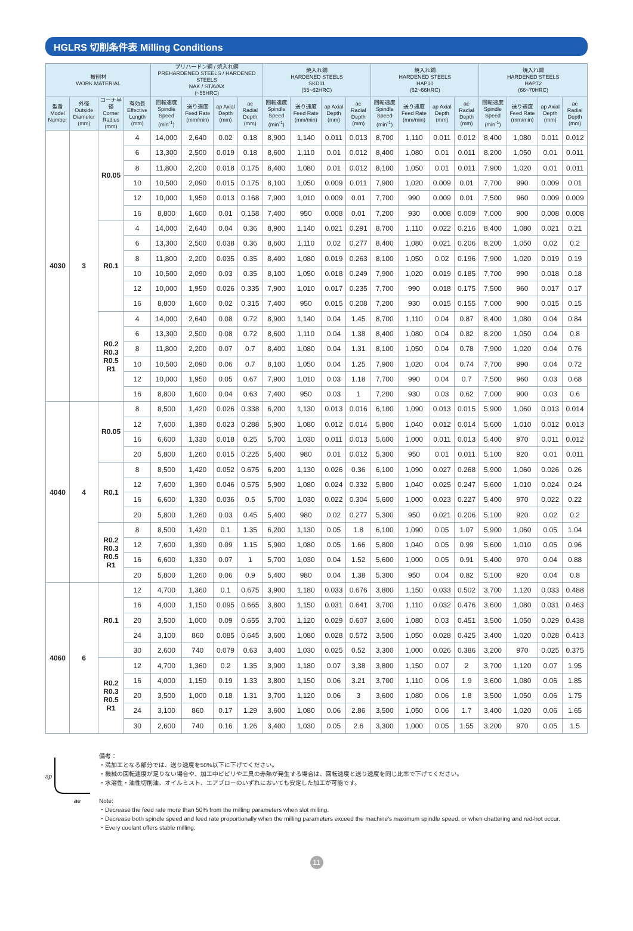HGLRS 切削条件表 Milling Conditions
| 被削材 WORK MATERIAL | | | | プリハードン鋼 / 焼入れ鋼 PREHARDENED STEELS / HARDENED STEELS NAK / STAVAX (~55HRC) | | | | 焼入れ鋼 HARDENED STEELS SKD11 (55~62HRC) | | | | 焼入れ鋼 HARDENED STEELS HAP10 (62~66HRC) | | | | 焼入れ鋼 HARDENED STEELS HAP72 (66~70HRC) | | | |
| --- | --- | --- | --- | --- | --- | --- | --- | --- | --- | --- | --- | --- | --- | --- | --- | --- | --- | --- | --- |
| 型番 Model Number | 外径 Outside Diameter (mm) | コーナ半径 Corner Radius (mm) | 有効長 Effective Length (mm) | 回転速度 Spindle Speed (min<sup>-1</sup>) | 送り速度 Feed Rate (mm/min) | ap Axial Depth (mm) | ae Radial Depth (mm) | 回転速度 Spindle Speed (min<sup>-1</sup>) | 送り速度 Feed Rate (mm/min) | ap Axial Depth (mm) | ae Radial Depth (mm) | 回転速度 Spindle Speed (min<sup>-1</sup>) | 送り速度 Feed Rate (mm/min) | ap Axial Depth (mm) | ae Radial Depth (mm) | 回転速度 Spindle Speed (min<sup>-1</sup>) | 送り速度 Feed Rate (mm/min) | ap Axial Depth (mm) | ae Radial Depth (mm) |
| 4030 | 3 | R0.05 | 4 | 14,000 | 2,640 | 0.02 | 0.18 | 8,900 | 1,140 | 0.011 | 0.013 | 8,700 | 1,110 | 0.011 | 0.012 | 8,400 | 1,080 | 0.011 | 0.012 |
| | | | 6 | 13,300 | 2,500 | 0.019 | 0.18 | 8,600 | 1,110 | 0.01 | 0.012 | 8,400 | 1,080 | 0.01 | 0.011 | 8,200 | 1,050 | 0.01 | 0.011 |
| | | | 8 | 11,800 | 2,200 | 0.018 | 0.175 | 8,400 | 1,080 | 0.01 | 0.012 | 8,100 | 1,050 | 0.01 | 0.011 | 7,900 | 1,020 | 0.01 | 0.011 |
| | | | 10 | 10,500 | 2,090 | 0.015 | 0.175 | 8,100 | 1,050 | 0.009 | 0.011 | 7,900 | 1,020 | 0.009 | 0.01 | 7,700 | 990 | 0.009 | 0.01 |
| | | | 12 | 10,000 | 1,950 | 0.013 | 0.168 | 7,900 | 1,010 | 0.009 | 0.01 | 7,700 | 990 | 0.009 | 0.01 | 7,500 | 960 | 0.009 | 0.009 |
| | | | 16 | 8,800 | 1,600 | 0.01 | 0.158 | 7,400 | 950 | 0.008 | 0.01 | 7,200 | 930 | 0.008 | 0.009 | 7,000 | 900 | 0.008 | 0.008 |
| | | R0.1 | 4 | 14,000 | 2,640 | 0.04 | 0.36 | 8,900 | 1,140 | 0.021 | 0.291 | 8,700 | 1,110 | 0.022 | 0.216 | 8,400 | 1,080 | 0.021 | 0.21 |
| | | | 6 | 13,300 | 2,500 | 0.038 | 0.36 | 8,600 | 1,110 | 0.02 | 0.277 | 8,400 | 1,080 | 0.021 | 0.206 | 8,200 | 1,050 | 0.02 | 0.2 |
| | | | 8 | 11,800 | 2,200 | 0.035 | 0.35 | 8,400 | 1,080 | 0.019 | 0.263 | 8,100 | 1,050 | 0.02 | 0.196 | 7,900 | 1,020 | 0.019 | 0.19 |
| | | | 10 | 10,500 | 2,090 | 0.03 | 0.35 | 8,100 | 1,050 | 0.018 | 0.249 | 7,900 | 1,020 | 0.019 | 0.185 | 7,700 | 990 | 0.018 | 0.18 |
| | | | 12 | 10,000 | 1,950 | 0.026 | 0.335 | 7,900 | 1,010 | 0.017 | 0.235 | 7,700 | 990 | 0.018 | 0.175 | 7,500 | 960 | 0.017 | 0.17 |
| | | | 16 | 8,800 | 1,600 | 0.02 | 0.315 | 7,400 | 950 | 0.015 | 0.208 | 7,200 | 930 | 0.015 | 0.155 | 7,000 | 900 | 0.015 | 0.15 |
| | | R0.2 R0.3 R0.5 R1 | 4 | 14,000 | 2,640 | 0.08 | 0.72 | 8,900 | 1,140 | 0.04 | 1.45 | 8,700 | 1,110 | 0.04 | 0.87 | 8,400 | 1,080 | 0.04 | 0.84 |
| | | | 6 | 13,300 | 2,500 | 0.08 | 0.72 | 8,600 | 1,110 | 0.04 | 1.38 | 8,400 | 1,080 | 0.04 | 0.82 | 8,200 | 1,050 | 0.04 | 0.8 |
| | | | 8 | 11,800 | 2,200 | 0.07 | 0.7 | 8,400 | 1,080 | 0.04 | 1.31 | 8,100 | 1,050 | 0.04 | 0.78 | 7,900 | 1,020 | 0.04 | 0.76 |
| | | | 10 | 10,500 | 2,090 | 0.06 | 0.7 | 8,100 | 1,050 | 0.04 | 1.25 | 7,900 | 1,020 | 0.04 | 0.74 | 7,700 | 990 | 0.04 | 0.72 |
| | | | 12 | 10,000 | 1,950 | 0.05 | 0.67 | 7,900 | 1,010 | 0.03 | 1.18 | 7,700 | 990 | 0.04 | 0.7 | 7,500 | 960 | 0.03 | 0.68 |
| | | | 16 | 8,800 | 1,600 | 0.04 | 0.63 | 7,400 | 950 | 0.03 | 1 | 7,200 | 930 | 0.03 | 0.62 | 7,000 | 900 | 0.03 | 0.6 |
| 4040 | 4 | R0.05 | 8 | 8,500 | 1,420 | 0.026 | 0.338 | 6,200 | 1,130 | 0.013 | 0.016 | 6,100 | 1,090 | 0.013 | 0.015 | 5,900 | 1,060 | 0.013 | 0.014 |
| | | | 12 | 7,600 | 1,390 | 0.023 | 0.288 | 5,900 | 1,080 | 0.012 | 0.014 | 5,800 | 1,040 | 0.012 | 0.014 | 5,600 | 1,010 | 0.012 | 0.013 |
| | | | 16 | 6,600 | 1,330 | 0.018 | 0.25 | 5,700 | 1,030 | 0.011 | 0.013 | 5,600 | 1,000 | 0.011 | 0.013 | 5,400 | 970 | 0.011 | 0.012 |
| | | | 20 | 5,800 | 1,260 | 0.015 | 0.225 | 5,400 | 980 | 0.01 | 0.012 | 5,300 | 950 | 0.01 | 0.011 | 5,100 | 920 | 0.01 | 0.011 |
| | | R0.1 | 8 | 8,500 | 1,420 | 0.052 | 0.675 | 6,200 | 1,130 | 0.026 | 0.36 | 6,100 | 1,090 | 0.027 | 0.268 | 5,900 | 1,060 | 0.026 | 0.26 |
| | | | 12 | 7,600 | 1,390 | 0.046 | 0.575 | 5,900 | 1,080 | 0.024 | 0.332 | 5,800 | 1,040 | 0.025 | 0.247 | 5,600 | 1,010 | 0.024 | 0.24 |
| | | | 16 | 6,600 | 1,330 | 0.036 | 0.5 | 5,700 | 1,030 | 0.022 | 0.304 | 5,600 | 1,000 | 0.023 | 0.227 | 5,400 | 970 | 0.022 | 0.22 |
| | | | 20 | 5,800 | 1,260 | 0.03 | 0.45 | 5,400 | 980 | 0.02 | 0.277 | 5,300 | 950 | 0.021 | 0.206 | 5,100 | 920 | 0.02 | 0.2 |
| | | R0.2 R0.3 R0.5 R1 | 8 | 8,500 | 1,420 | 0.1 | 1.35 | 6,200 | 1,130 | 0.05 | 1.8 | 6,100 | 1,090 | 0.05 | 1.07 | 5,900 | 1,060 | 0.05 | 1.04 |
| | | | 12 | 7,600 | 1,390 | 0.09 | 1.15 | 5,900 | 1,080 | 0.05 | 1.66 | 5,800 | 1,040 | 0.05 | 0.99 | 5,600 | 1,010 | 0.05 | 0.96 |
| | | | 16 | 6,600 | 1,330 | 0.07 | 1 | 5,700 | 1,030 | 0.04 | 1.52 | 5,600 | 1,000 | 0.05 | 0.91 | 5,400 | 970 | 0.04 | 0.88 |
| | | | 20 | 5,800 | 1,260 | 0.06 | 0.9 | 5,400 | 980 | 0.04 | 1.38 | 5,300 | 950 | 0.04 | 0.82 | 5,100 | 920 | 0.04 | 0.8 |
| 4060 | 6 | R0.1 | 12 | 4,700 | 1,360 | 0.1 | 0.675 | 3,900 | 1,180 | 0.033 | 0.676 | 3,800 | 1,150 | 0.033 | 0.502 | 3,700 | 1,120 | 0.033 | 0.488 |
| | | | 16 | 4,000 | 1,150 | 0.095 | 0.665 | 3,800 | 1,150 | 0.031 | 0.641 | 3,700 | 1,110 | 0.032 | 0.476 | 3,600 | 1,080 | 0.031 | 0.463 |
| | | | 20 | 3,500 | 1,000 | 0.09 | 0.655 | 3,700 | 1,120 | 0.029 | 0.607 | 3,600 | 1,080 | 0.03 | 0.451 | 3,500 | 1,050 | 0.029 | 0.438 |
| | | | 24 | 3,100 | 860 | 0.085 | 0.645 | 3,600 | 1,080 | 0.028 | 0.572 | 3,500 | 1,050 | 0.028 | 0.425 | 3,400 | 1,020 | 0.028 | 0.413 |
| | | | 30 | 2,600 | 740 | 0.079 | 0.63 | 3,400 | 1,030 | 0.025 | 0.52 | 3,300 | 1,000 | 0.026 | 0.386 | 3,200 | 970 | 0.025 | 0.375 |
| | | R0.2 R0.3 R0.5 R1 | 12 | 4,700 | 1,360 | 0.2 | 1.35 | 3,900 | 1,180 | 0.07 | 3.38 | 3,800 | 1,150 | 0.07 | 2 | 3,700 | 1,120 | 0.07 | 1.95 |
| | | | 16 | 4,000 | 1,150 | 0.19 | 1.33 | 3,800 | 1,150 | 0.06 | 3.21 | 3,700 | 1,110 | 0.06 | 1.9 | 3,600 | 1,080 | 0.06 | 1.85 |
| | | | 20 | 3,500 | 1,000 | 0.18 | 1.31 | 3,700 | 1,120 | 0.06 | 3 | 3,600 | 1,080 | 0.06 | 1.8 | 3,500 | 1,050 | 0.06 | 1.75 |
| | | | 24 | 3,100 | 860 | 0.17 | 1.29 | 3,600 | 1,080 | 0.06 | 2.86 | 3,500 | 1,050 | 0.06 | 1.7 | 3,400 | 1,020 | 0.06 | 1.65 |
| | | | 30 | 2,600 | 740 | 0.16 | 1.26 | 3,400 | 1,030 | 0.05 | 2.6 | 3,300 | 1,000 | 0.05 | 1.55 | 3,200 | 970 | 0.05 | 1.5 |
ap
ae
備考：
・満加工となる部分では、送り速度を50%以下に下げてください。
・機械の回転速度が足りない場合や、加工中ビビリや工具の赤熱が発生する場合は、回転速度と送り速度を同じ比率で下げてください。
・水溶性・油性切削油、オイルミスト、エアブローのいずれにおいても安定した加工が可能です。
Note:
・Decrease the feed rate more than 50% from the milling parameters when slot milling.
・Decrease both spindle speed and feed rate proportionally when the milling parameters exceed the machine's maximum spindle speed, or when chattering and red-hot occur.
・Every coolant offers stable milling.
11